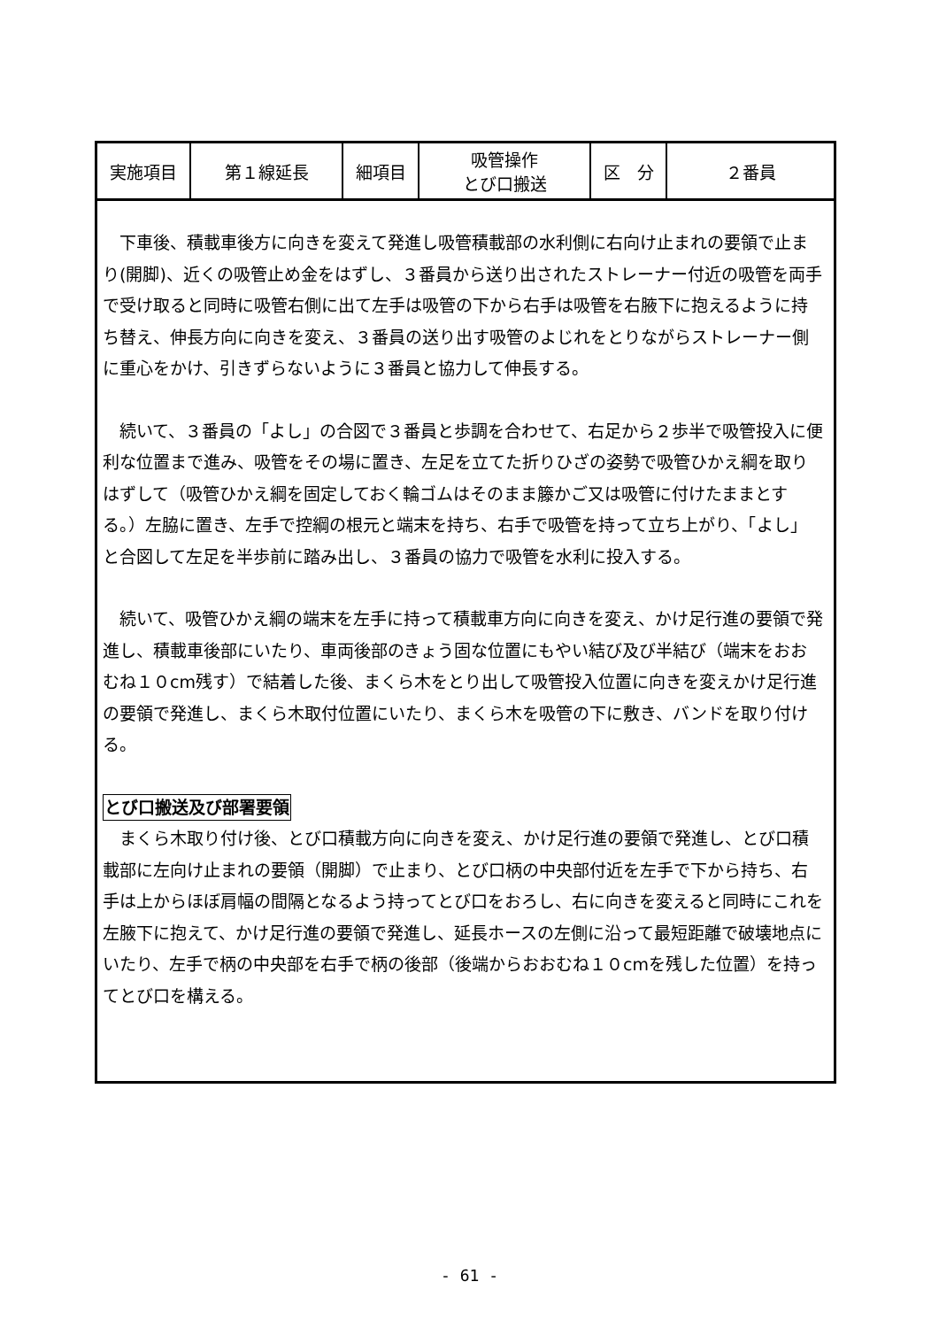| 実施項目 | 第１線延長 | 細項目 | 吸管操作 とび口搬送 | 区 分 | ２番員 |
　下車後、積載車後方に向きを変えて発進し吸管積載部の水利側に右向け止まれの要領で止まり(開脚)、近くの吸管止め金をはずし、３番員から送り出されたストレーナー付近の吸管を両手で受け取ると同時に吸管右側に出て左手は吸管の下から右手は吸管を右腋下に抱えるように持ち替え、伸長方向に向きを変え、３番員の送り出す吸管のよじれをとりながらストレーナー側に重心をかけ、引きずらないように３番員と協力して伸長する。
　続いて、３番員の「よし」の合図で３番員と歩調を合わせて、右足から２歩半で吸管投入に便利な位置まで進み、吸管をその場に置き、左足を立てた折りひざの姿勢で吸管ひかえ綱を取りはずして（吸管ひかえ綱を固定しておく輪ゴムはそのまま籐かご又は吸管に付けたままとする。）左脇に置き、左手で控綱の根元と端末を持ち、右手で吸管を持って立ち上がり、「よし」と合図して左足を半歩前に踏み出し、３番員の協力で吸管を水利に投入する。
　続いて、吸管ひかえ綱の端末を左手に持って積載車方向に向きを変え、かけ足行進の要領で発進し、積載車後部にいたり、車両後部のきょう固な位置にもやい結び及び半結び（端末をおおむね１０cm残す）で結着した後、まくら木をとり出して吸管投入位置に向きを変えかけ足行進の要領で発進し、まくら木取付位置にいたり、まくら木を吸管の下に敷き、バンドを取り付ける。
とび口搬送及び部署要領
　まくら木取り付け後、とび口積載方向に向きを変え、かけ足行進の要領で発進し、とび口積載部に左向け止まれの要領（開脚）で止まり、とび口柄の中央部付近を左手で下から持ち、右手は上からほぼ肩幅の間隔となるよう持ってとび口をおろし、右に向きを変えると同時にこれを左腋下に抱えて、かけ足行進の要領で発進し、延長ホースの左側に沿って最短距離で破壊地点にいたり、左手で柄の中央部を右手で柄の後部（後端からおおむね１０cmを残した位置）を持ってとび口を構える。
- 61 -